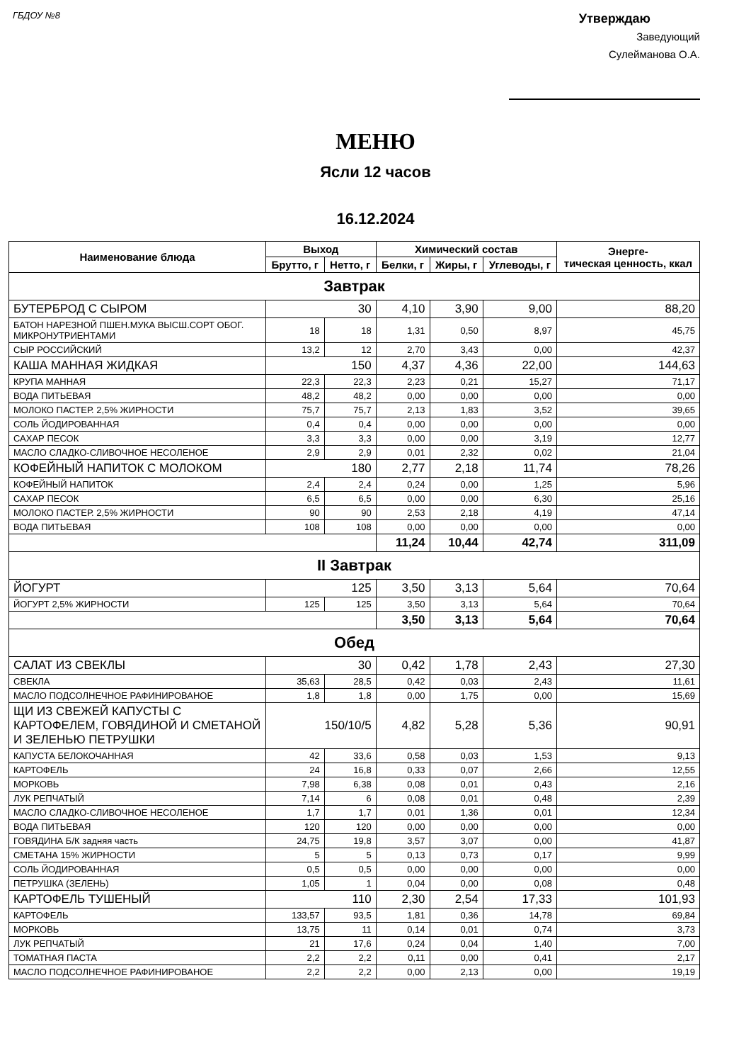ГБДОУ №8
Утверждаю
Заведующий
Сулейманова О.А.
МЕНЮ
Ясли 12 часов
16.12.2024
| Наименование блюда | Выход | | Химический состав | | | Энерге- тическая ценность, ккал |
| --- | --- | --- | --- | --- | --- | --- |
| | Брутто, г | Нетто, г | Белки, г | Жиры, г | Углеводы, г | |
| Завтрак | | | | | | |
| БУТЕРБРОД С СЫРОМ | 30 | | 4,10 | 3,90 | 9,00 | 88,20 |
| БАТОН НАРЕЗНОЙ ПШЕН.МУКА ВЫСШ.СОРТ ОБОГ. МИКРОНУТРИЕНТАМИ | 18 | 18 | 1,31 | 0,50 | 8,97 | 45,75 |
| СЫР РОССИЙСКИЙ | 13,2 | 12 | 2,70 | 3,43 | 0,00 | 42,37 |
| КАША МАННАЯ ЖИДКАЯ | 150 | | 4,37 | 4,36 | 22,00 | 144,63 |
| КРУПА МАННАЯ | 22,3 | 22,3 | 2,23 | 0,21 | 15,27 | 71,17 |
| ВОДА ПИТЬЕВАЯ | 48,2 | 48,2 | 0,00 | 0,00 | 0,00 | 0,00 |
| МОЛОКО ПАСТЕР. 2,5% ЖИРНОСТИ | 75,7 | 75,7 | 2,13 | 1,83 | 3,52 | 39,65 |
| СОЛЬ ЙОДИРОВАННАЯ | 0,4 | 0,4 | 0,00 | 0,00 | 0,00 | 0,00 |
| САХАР ПЕСОК | 3,3 | 3,3 | 0,00 | 0,00 | 3,19 | 12,77 |
| МАСЛО СЛАДКО-СЛИВОЧНОЕ НЕСОЛЕНОЕ | 2,9 | 2,9 | 0,01 | 2,32 | 0,02 | 21,04 |
| КОФЕЙНЫЙ НАПИТОК С МОЛОКОМ | 180 | | 2,77 | 2,18 | 11,74 | 78,26 |
| КОФЕЙНЫЙ НАПИТОК | 2,4 | 2,4 | 0,24 | 0,00 | 1,25 | 5,96 |
| САХАР ПЕСОК | 6,5 | 6,5 | 0,00 | 0,00 | 6,30 | 25,16 |
| МОЛОКО ПАСТЕР. 2,5% ЖИРНОСТИ | 90 | 90 | 2,53 | 2,18 | 4,19 | 47,14 |
| ВОДА ПИТЬЕВАЯ | 108 | 108 | 0,00 | 0,00 | 0,00 | 0,00 |
| | | | 11,24 | 10,44 | 42,74 | 311,09 |
| II Завтрак | | | | | | |
| ЙОГУРТ | 125 | | 3,50 | 3,13 | 5,64 | 70,64 |
| ЙОГУРТ 2,5% ЖИРНОСТИ | 125 | 125 | 3,50 | 3,13 | 5,64 | 70,64 |
| | | | 3,50 | 3,13 | 5,64 | 70,64 |
| Обед | | | | | | |
| САЛАТ ИЗ СВЕКЛЫ | 30 | | 0,42 | 1,78 | 2,43 | 27,30 |
| СВЕКЛА | 35,63 | 28,5 | 0,42 | 0,03 | 2,43 | 11,61 |
| МАСЛО ПОДСОЛНЕЧНОЕ РАФИНИРОВАНОЕ | 1,8 | 1,8 | 0,00 | 1,75 | 0,00 | 15,69 |
| ЩИ ИЗ СВЕЖЕЙ КАПУСТЫ С КАРТОФЕЛЕМ, ГОВЯДИНОЙ И СМЕТАНОЙ И ЗЕЛЕНЬЮ ПЕТРУШКИ | 150/10/5 | | 4,82 | 5,28 | 5,36 | 90,91 |
| КАПУСТА БЕЛОКОЧАННАЯ | 42 | 33,6 | 0,58 | 0,03 | 1,53 | 9,13 |
| КАРТОФЕЛЬ | 24 | 16,8 | 0,33 | 0,07 | 2,66 | 12,55 |
| МОРКОВЬ | 7,98 | 6,38 | 0,08 | 0,01 | 0,43 | 2,16 |
| ЛУК РЕПЧАТЫЙ | 7,14 | 6 | 0,08 | 0,01 | 0,48 | 2,39 |
| МАСЛО СЛАДКО-СЛИВОЧНОЕ НЕСОЛЕНОЕ | 1,7 | 1,7 | 0,01 | 1,36 | 0,01 | 12,34 |
| ВОДА ПИТЬЕВАЯ | 120 | 120 | 0,00 | 0,00 | 0,00 | 0,00 |
| ГОВЯДИНА Б/К задняя часть | 24,75 | 19,8 | 3,57 | 3,07 | 0,00 | 41,87 |
| СМЕТАНА 15% ЖИРНОСТИ | 5 | 5 | 0,13 | 0,73 | 0,17 | 9,99 |
| СОЛЬ ЙОДИРОВАННАЯ | 0,5 | 0,5 | 0,00 | 0,00 | 0,00 | 0,00 |
| ПЕТРУШКА (ЗЕЛЕНЬ) | 1,05 | 1 | 0,04 | 0,00 | 0,08 | 0,48 |
| КАРТОФЕЛЬ ТУШЕНЫЙ | 110 | | 2,30 | 2,54 | 17,33 | 101,93 |
| КАРТОФЕЛЬ | 133,57 | 93,5 | 1,81 | 0,36 | 14,78 | 69,84 |
| МОРКОВЬ | 13,75 | 11 | 0,14 | 0,01 | 0,74 | 3,73 |
| ЛУК РЕПЧАТЫЙ | 21 | 17,6 | 0,24 | 0,04 | 1,40 | 7,00 |
| ТОМАТНАЯ ПАСТА | 2,2 | 2,2 | 0,11 | 0,00 | 0,41 | 2,17 |
| МАСЛО ПОДСОЛНЕЧНОЕ РАФИНИРОВАНОЕ | 2,2 | 2,2 | 0,00 | 2,13 | 0,00 | 19,19 |